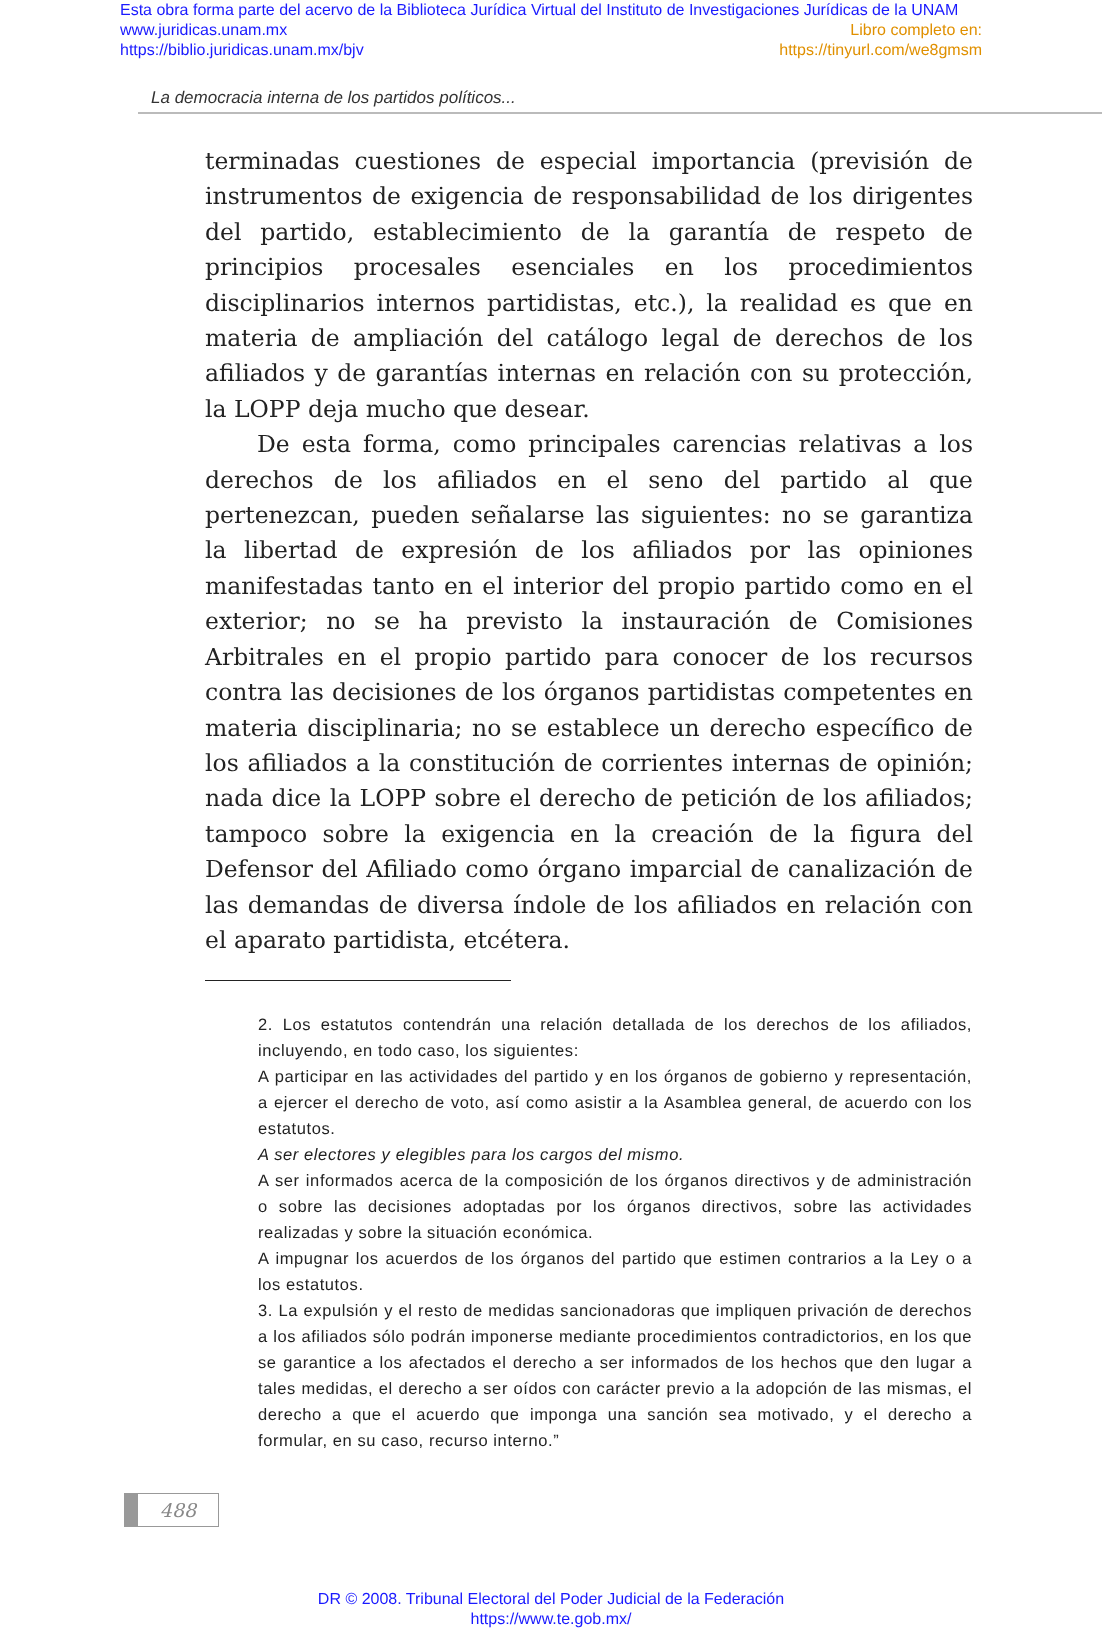Esta obra forma parte del acervo de la Biblioteca Jurídica Virtual del Instituto de Investigaciones Jurídicas de la UNAM
www.juridicas.unam.mx Libro completo en:
https://biblio.juridicas.unam.mx/bjv https://tinyurl.com/we8gmsm
La democracia interna de los partidos políticos...
terminadas cuestiones de especial importancia (previsión de instrumentos de exigencia de responsabilidad de los dirigentes del partido, establecimiento de la garantía de respeto de principios procesales esenciales en los procedimientos disciplinarios internos partidistas, etc.), la realidad es que en materia de ampliación del catálogo legal de derechos de los afiliados y de garantías internas en relación con su protección, la LOPP deja mucho que desear.
De esta forma, como principales carencias relativas a los derechos de los afiliados en el seno del partido al que pertenezcan, pueden señalarse las siguientes: no se garantiza la libertad de expresión de los afiliados por las opiniones manifestadas tanto en el interior del propio partido como en el exterior; no se ha previsto la instauración de Comisiones Arbitrales en el propio partido para conocer de los recursos contra las decisiones de los órganos partidistas competentes en materia disciplinaria; no se establece un derecho específico de los afiliados a la constitución de corrientes internas de opinión; nada dice la LOPP sobre el derecho de petición de los afiliados; tampoco sobre la exigencia en la creación de la figura del Defensor del Afiliado como órgano imparcial de canalización de las demandas de diversa índole de los afiliados en relación con el aparato partidista, etcétera.
2. Los estatutos contendrán una relación detallada de los derechos de los afiliados, incluyendo, en todo caso, los siguientes:
A participar en las actividades del partido y en los órganos de gobierno y representación, a ejercer el derecho de voto, así como asistir a la Asamblea general, de acuerdo con los estatutos.
A ser electores y elegibles para los cargos del mismo.
A ser informados acerca de la composición de los órganos directivos y de administración o sobre las decisiones adoptadas por los órganos directivos, sobre las actividades realizadas y sobre la situación económica.
A impugnar los acuerdos de los órganos del partido que estimen contrarios a la Ley o a los estatutos.
3. La expulsión y el resto de medidas sancionadoras que impliquen privación de derechos a los afiliados sólo podrán imponerse mediante procedimientos contradictorios, en los que se garantice a los afectados el derecho a ser informados de los hechos que den lugar a tales medidas, el derecho a ser oídos con carácter previo a la adopción de las mismas, el derecho a que el acuerdo que imponga una sanción sea motivado, y el derecho a formular, en su caso, recurso interno.”
488
DR © 2008. Tribunal Electoral del Poder Judicial de la Federación
https://www.te.gob.mx/